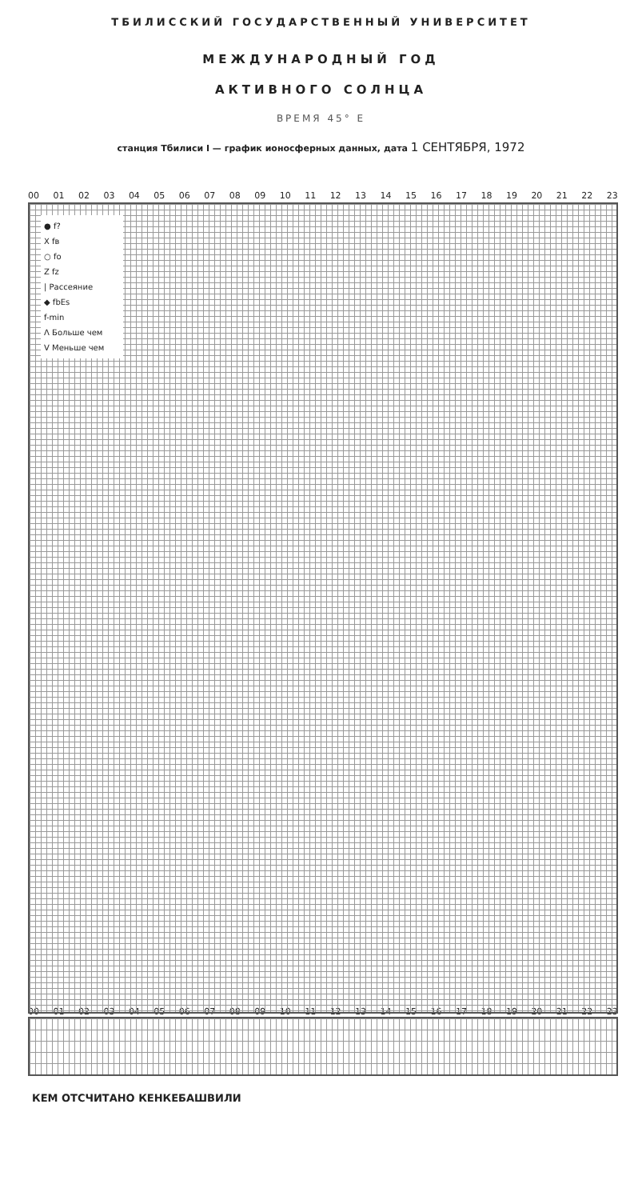ТБИЛИССКИЙ ГОСУДАРСТВЕННЫЙ УНИВЕРСИТЕТ
МЕЖДУНАРОДНЫЙ ГОД
АКТИВНОГО СОЛНЦА
ВРЕМЯ 45° Е
станция Тбилиси I — график ионосферных данных, дата 1 СЕНТЯБРЯ, 1972
00 01 02 03 04 05 06 07 08 09 10 11 12 13 14 15 16 17 18 19 20 21 22 23
● f?
X fв
○ fo
Z fz
| Рассеяние
◆ fbEs
f-min
Λ Больше чем
V Меньше чем
00 01 02 03 04 05 06 07 08 09 10 11 12 13 14 15 16 17 18 19 20 21 22 23
КЕМ ОТСЧИТАНО КЕНКЕБАШВИЛИ